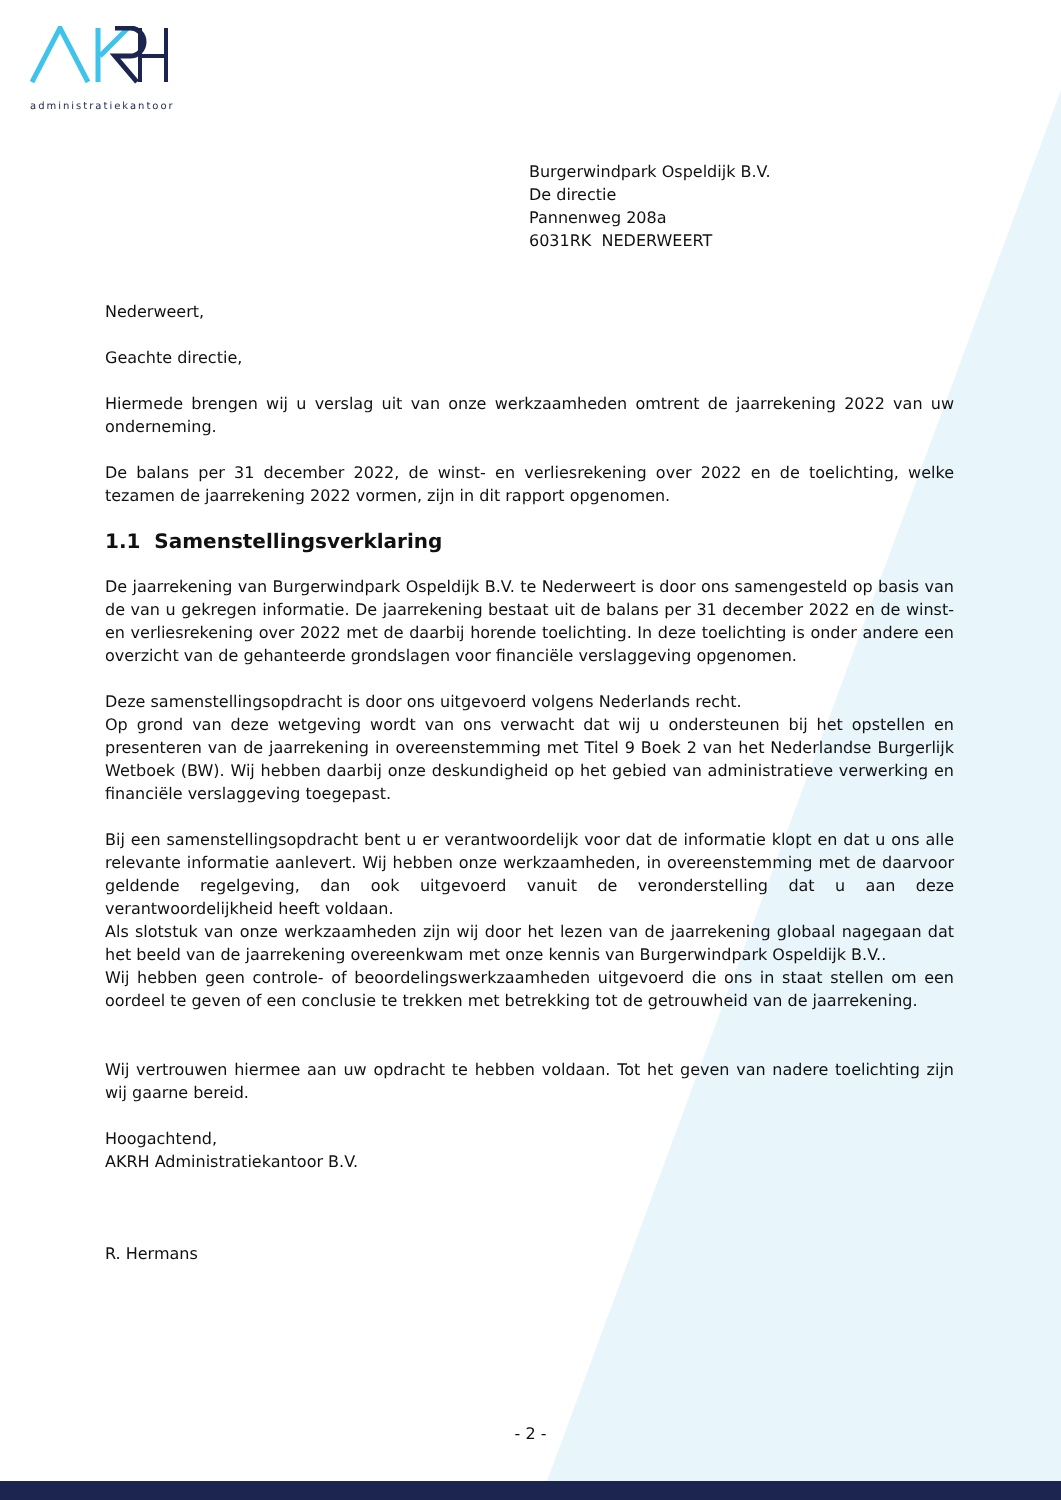administratiekantoor
Burgerwindpark Ospeldijk B.V.
De directie
Pannenweg 208a
6031RK NEDERWEERT
Nederweert,
Geachte directie,
Hiermede brengen wij u verslag uit van onze werkzaamheden omtrent de jaarrekening 2022 van uw onderneming.
De balans per 31 december 2022, de winst- en verliesrekening over 2022 en de toelichting, welke tezamen de jaarrekening 2022 vormen, zijn in dit rapport opgenomen.
1.1 Samenstellingsverklaring
De jaarrekening van Burgerwindpark Ospeldijk B.V. te Nederweert is door ons samengesteld op basis van de van u gekregen informatie. De jaarrekening bestaat uit de balans per 31 december 2022 en de winst- en verliesrekening over 2022 met de daarbij horende toelichting. In deze toelichting is onder andere een overzicht van de gehanteerde grondslagen voor financiële verslaggeving opgenomen.
Deze samenstellingsopdracht is door ons uitgevoerd volgens Nederlands recht.
Op grond van deze wetgeving wordt van ons verwacht dat wij u ondersteunen bij het opstellen en presenteren van de jaarrekening in overeenstemming met Titel 9 Boek 2 van het Nederlandse Burgerlijk Wetboek (BW). Wij hebben daarbij onze deskundigheid op het gebied van administratieve verwerking en financiële verslaggeving toegepast.
Bij een samenstellingsopdracht bent u er verantwoordelijk voor dat de informatie klopt en dat u ons alle relevante informatie aanlevert. Wij hebben onze werkzaamheden, in overeenstemming met de daarvoor geldende regelgeving, dan ook uitgevoerd vanuit de veronderstelling dat u aan deze verantwoordelijkheid heeft voldaan.
Als slotstuk van onze werkzaamheden zijn wij door het lezen van de jaarrekening globaal nagegaan dat het beeld van de jaarrekening overeenkwam met onze kennis van Burgerwindpark Ospeldijk B.V..
Wij hebben geen controle- of beoordelingswerkzaamheden uitgevoerd die ons in staat stellen om een oordeel te geven of een conclusie te trekken met betrekking tot de getrouwheid van de jaarrekening.
Wij vertrouwen hiermee aan uw opdracht te hebben voldaan. Tot het geven van nadere toelichting zijn wij gaarne bereid.
Hoogachtend,
AKRH Administratiekantoor B.V.
R. Hermans
- 2 -